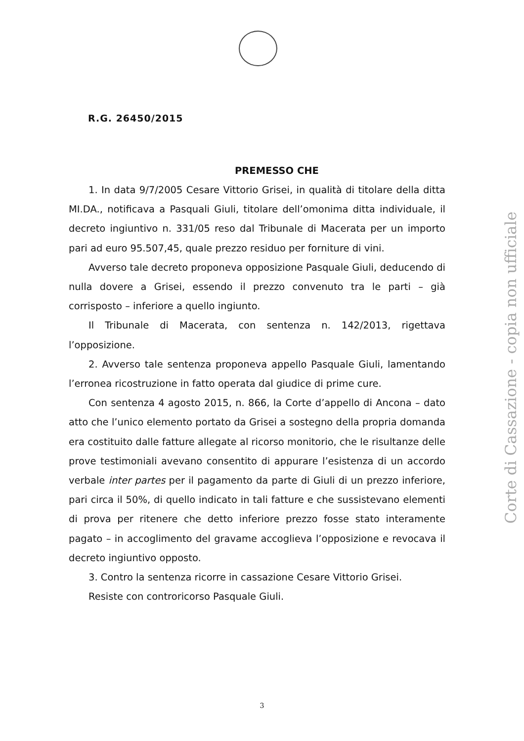R.G. 26450/2015
PREMESSO CHE
1. In data 9/7/2005 Cesare Vittorio Grisei, in qualità di titolare della ditta MI.DA., notificava a Pasquali Giuli, titolare dell’omonima ditta individuale, il decreto ingiuntivo n. 331/05 reso dal Tribunale di Macerata per un importo pari ad euro 95.507,45, quale prezzo residuo per forniture di vini.
Avverso tale decreto proponeva opposizione Pasquale Giuli, deducendo di nulla dovere a Grisei, essendo il prezzo convenuto tra le parti – già corrisposto – inferiore a quello ingiunto.
Il Tribunale di Macerata, con sentenza n. 142/2013, rigettava l’opposizione.
2. Avverso tale sentenza proponeva appello Pasquale Giuli, lamentando l’erronea ricostruzione in fatto operata dal giudice di prime cure.
Con sentenza 4 agosto 2015, n. 866, la Corte d’appello di Ancona – dato atto che l’unico elemento portato da Grisei a sostegno della propria domanda era costituito dalle fatture allegate al ricorso monitorio, che le risultanze delle prove testimoniali avevano consentito di appurare l’esistenza di un accordo verbale inter partes per il pagamento da parte di Giuli di un prezzo inferiore, pari circa il 50%, di quello indicato in tali fatture e che sussistevano elementi di prova per ritenere che detto inferiore prezzo fosse stato interamente pagato – in accoglimento del gravame accoglieva l’opposizione e revocava il decreto ingiuntivo opposto.
3. Contro la sentenza ricorre in cassazione Cesare Vittorio Grisei.
Resiste con controricorso Pasquale Giuli.
Corte di Cassazione - copia non ufficiale
3